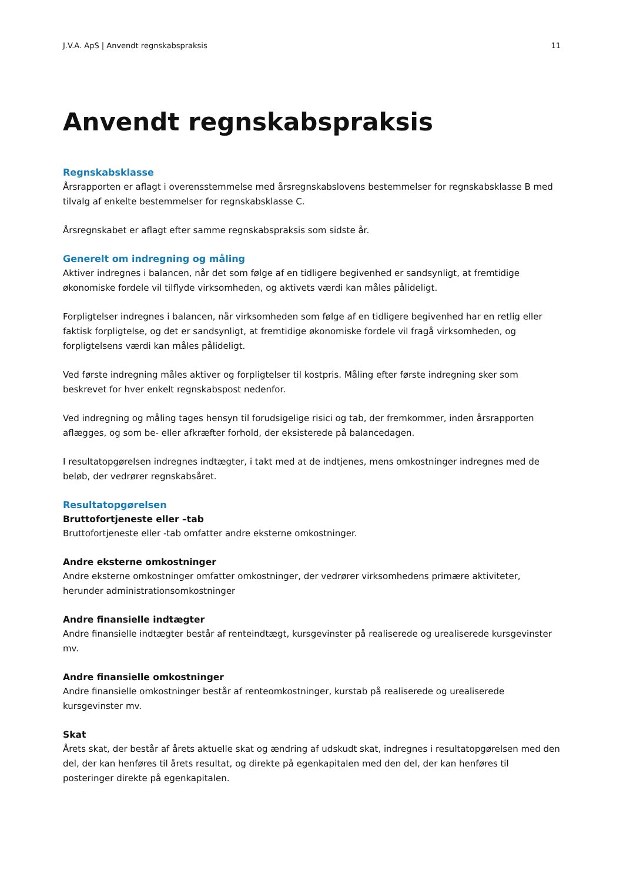J.V.A. ApS | Anvendt regnskabspraksis 11
Anvendt regnskabspraksis
Regnskabsklasse
Årsrapporten er aflagt i overensstemmelse med årsregnskabslovens bestemmelser for regnskabsklasse B med tilvalg af enkelte bestemmelser for regnskabsklasse C.
Årsregnskabet er aflagt efter samme regnskabspraksis som sidste år.
Generelt om indregning og måling
Aktiver indregnes i balancen, når det som følge af en tidligere begivenhed er sandsynligt, at fremtidige økonomiske fordele vil tilflyde virksomheden, og aktivets værdi kan måles pålideligt.
Forpligtelser indregnes i balancen, når virksomheden som følge af en tidligere begivenhed har en retlig eller faktisk forpligtelse, og det er sandsynligt, at fremtidige økonomiske fordele vil fragå virksomheden, og forpligtelsens værdi kan måles pålideligt.
Ved første indregning måles aktiver og forpligtelser til kostpris. Måling efter første indregning sker som beskrevet for hver enkelt regnskabspost nedenfor.
Ved indregning og måling tages hensyn til forudsigelige risici og tab, der fremkommer, inden årsrapporten aflægges, og som be- eller afkræfter forhold, der eksisterede på balancedagen.
I resultatopgørelsen indregnes indtægter, i takt med at de indtjenes, mens omkostninger indregnes med de beløb, der vedrører regnskabsåret.
Resultatopgørelsen
Bruttofortjeneste eller –tab
Bruttofortjeneste eller -tab omfatter andre eksterne omkostninger.
Andre eksterne omkostninger
Andre eksterne omkostninger omfatter omkostninger, der vedrører virksomhedens primære aktiviteter, herunder administrationsomkostninger
Andre finansielle indtægter
Andre finansielle indtægter består af renteindtægt, kursgevinster på realiserede og urealiserede kursgevinster mv.
Andre finansielle omkostninger
Andre finansielle omkostninger består af renteomkostninger, kurstab på realiserede og urealiserede kursgevinster mv.
Skat
Årets skat, der består af årets aktuelle skat og ændring af udskudt skat, indregnes i resultatopgørelsen med den del, der kan henføres til årets resultat, og direkte på egenkapitalen med den del, der kan henføres til posteringer direkte på egenkapitalen.